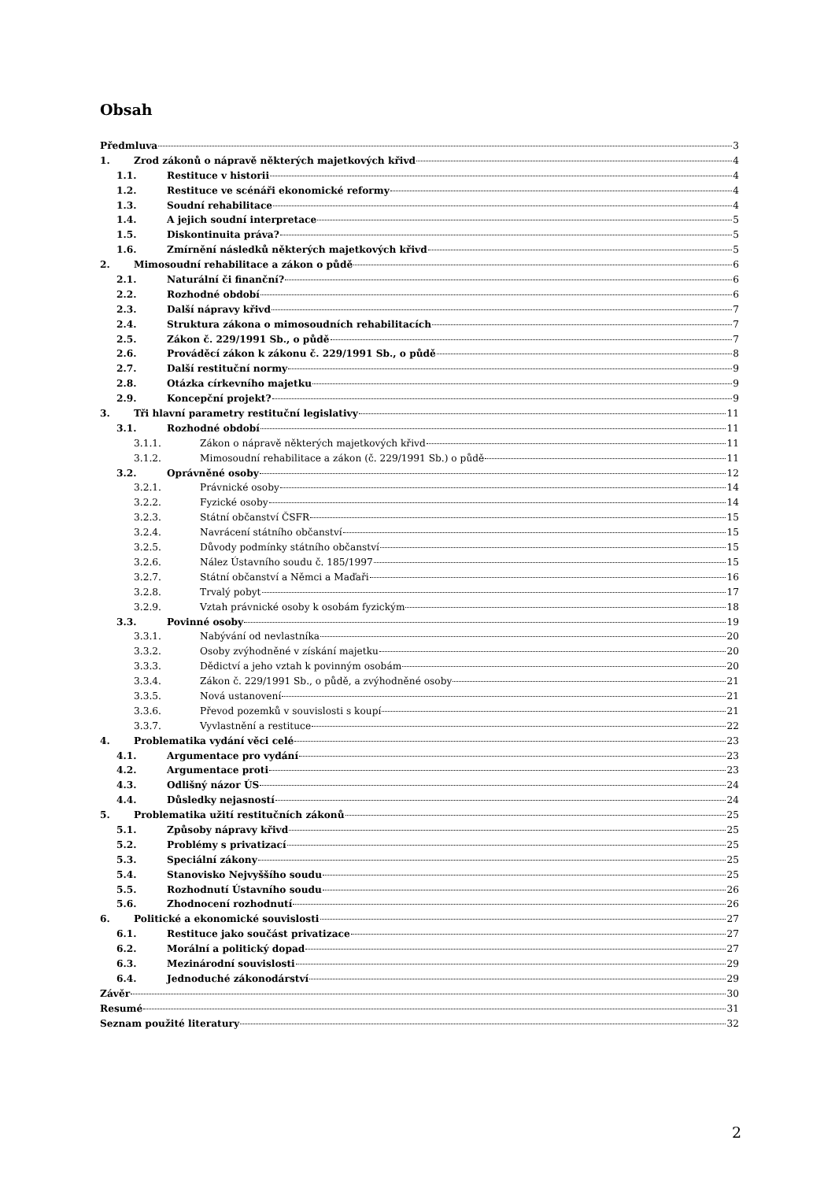Obsah
Předmluva 3
1. Zrod zákonů o nápravě některých majetkových křivd 4
1.1. Restituce v historii 4
1.2. Restituce ve scénáři ekonomické reformy 4
1.3. Soudní rehabilitace 4
1.4. A jejich soudní interpretace 5
1.5. Diskontinuita práva? 5
1.6. Zmírnění následků některých majetkových křivd 5
2. Mimosoudní rehabilitace a zákon o půdě 6
2.1. Naturální či finanční? 6
2.2. Rozhodné období 6
2.3. Další nápravy křivd 7
2.4. Struktura zákona o mimosoudních rehabilitacích 7
2.5. Zákon č. 229/1991 Sb., o půdě 7
2.6. Prováděcí zákon k zákonu č. 229/1991 Sb., o půdě 8
2.7. Další restituční normy 9
2.8. Otázka církevního majetku 9
2.9. Koncepční projekt? 9
3. Tři hlavní parametry restituční legislativy 11
3.1. Rozhodné období 11
3.1.1. Zákon o nápravě některých majetkových křivd 11
3.1.2. Mimosoudní rehabilitace a zákon (č. 229/1991 Sb.) o půdě 11
3.2. Oprávněné osoby 12
3.2.1. Právnické osoby 14
3.2.2. Fyzické osoby 14
3.2.3. Státní občanství ČSFR 15
3.2.4. Navrácení státního občanství 15
3.2.5. Důvody podmínky státního občanství 15
3.2.6. Nález Ústavního soudu č. 185/1997 15
3.2.7. Státní občanství a Němci a Maďaři 16
3.2.8. Trvalý pobyt 17
3.2.9. Vztah právnické osoby k osobám fyzickým 18
3.3. Povinné osoby 19
3.3.1. Nabývání od nevlastníka 20
3.3.2. Osoby zvýhodněné v získání majetku 20
3.3.3. Dědictví a jeho vztah k povinným osobám 20
3.3.4. Zákon č. 229/1991 Sb., o půdě, a zvýhodněné osoby 21
3.3.5. Nová ustanovení 21
3.3.6. Převod pozemků v souvislosti s koupí 21
3.3.7. Vyvlastnění a restituce 22
4. Problematika vydání věci celé 23
4.1. Argumentace pro vydání 23
4.2. Argumentace proti 23
4.3. Odlišný názor ÚS 24
4.4. Důsledky nejasností 24
5. Problematika užití restitučních zákonů 25
5.1. Způsoby nápravy křivd 25
5.2. Problémy s privatizací 25
5.3. Speciální zákony 25
5.4. Stanovisko Nejvyššího soudu 25
5.5. Rozhodnutí Ústavního soudu 26
5.6. Zhodnocení rozhodnutí 26
6. Politické a ekonomické souvislosti 27
6.1. Restituce jako součást privatizace 27
6.2. Morální a politický dopad 27
6.3. Mezinárodní souvislosti 29
6.4. Jednoduché zákonodárství 29
Závěr 30
Resumé 31
Seznam použité literatury 32
2